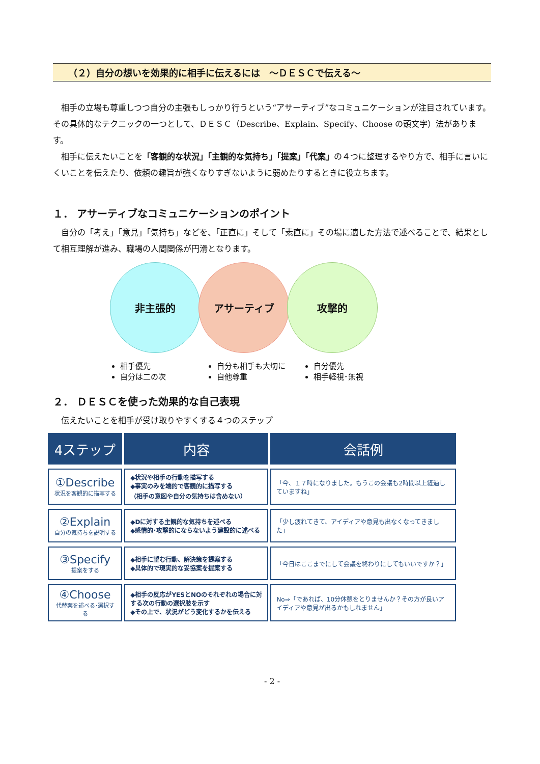（２）自分の想いを効果的に相手に伝えるには　～ＤＥＳＣで伝える～
相手の立場も尊重しつつ自分の主張もしっかり行うという“アサーティブ”なコミュニケーションが注目されています。その具体的なテクニックの一つとして、ＤＥＳＣ（Describe、Explain、Specify、Choose の頭文字）法があります。
相手に伝えたいことを「客観的な状況」「主観的な気持ち」「提案」「代案」の４つに整理するやり方で、相手に言いにくいことを伝えたり、依頼の趣旨が強くなりすぎないように弱めたりするときに役立ちます。
１． アサーティブなコミュニケーションのポイント
自分の「考え」「意見」「気持ち」などを、「正直に」そして「素直に」その場に適した方法で述べることで、結果として相互理解が進み、職場の人間関係が円滑となります。
非主張的 アサーティブ 攻撃的
相手優先
自分は二の次
自分も相手も大切に
自他尊重
自分優先
相手軽視･無視
２． ＤＥＳＣを使った効果的な自己表現
伝えたいことを相手が受け取りやすくする４つのステップ
| 4ステップ | 内容 | 会話例 |
| --- | --- | --- |
| ①Describe 状況を客観的に描写する | ◆状況や相手の行動を描写する ◆事実のみを端的で客観的に描写する （相手の意図や自分の気持ちは含めない） | 「今、１７時になりました。もうこの会議も2時間以上経過していますね」 |
| ②Explain 自分の気持ちを説明する | ◆Dに対する主観的な気持ちを述べる ◆感情的･攻撃的にならないよう建設的に述べる | 「少し疲れてきて、アイディアや意見も出なくなってきました」 |
| ③Specify 提案をする | ◆相手に望む行動、解決策を提案する ◆具体的で現実的な妥協案を提案する | 「今日はここまでにして会議を終わりにしてもいいですか？」 |
| ④Choose 代替案を述べる･選択する | ◆相手の反応がYESとNOのそれぞれの場合に対する次の行動の選択肢を示す ◆その上で、状況がどう変化するかを伝える | No⇒「であれば、10分休憩をとりませんか？その方が良いアイディアや意見が出るかもしれません」 |
- 2 -